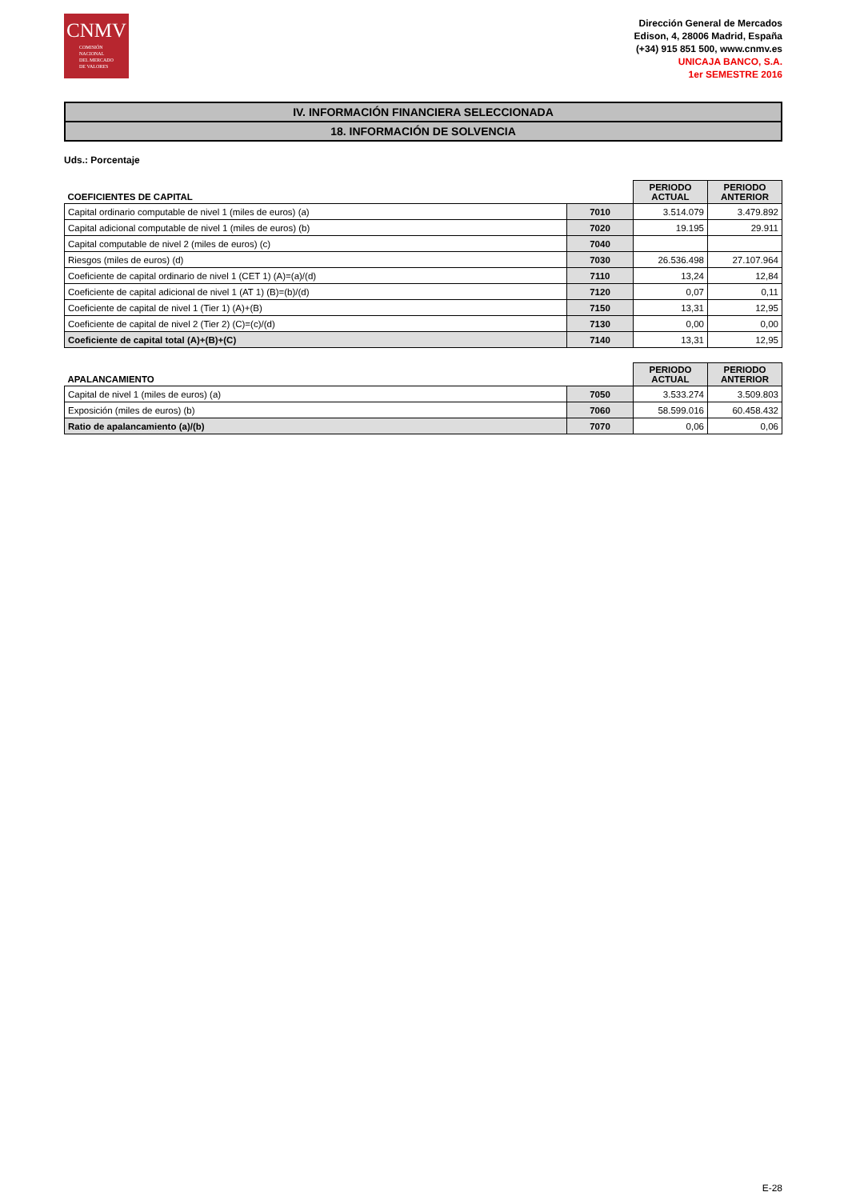CNMV
COMISIÓN
NACIONAL
DEL MERCADO
DE VALORES
Dirección General de Mercados
Edison, 4, 28006 Madrid, España
(+34) 915 851 500, www.cnmv.es
UNICAJA BANCO, S.A.
1er SEMESTRE 2016
IV. INFORMACIÓN FINANCIERA SELECCIONADA
18. INFORMACIÓN DE SOLVENCIA
Uds.: Porcentaje
| COEFICIENTES DE CAPITAL | | PERIODO ACTUAL | PERIODO ANTERIOR |
| --- | --- | --- | --- |
| Capital ordinario computable de nivel 1 (miles de euros) (a) | 7010 | 3.514.079 | 3.479.892 |
| Capital adicional computable de nivel 1 (miles de euros) (b) | 7020 | 19.195 | 29.911 |
| Capital computable de nivel 2 (miles de euros) (c) | 7040 | | |
| Riesgos (miles de euros) (d) | 7030 | 26.536.498 | 27.107.964 |
| Coeficiente de capital ordinario de nivel 1 (CET 1) (A)=(a)/(d) | 7110 | 13,24 | 12,84 |
| Coeficiente de capital adicional de nivel 1 (AT 1) (B)=(b)/(d) | 7120 | 0,07 | 0,11 |
| Coeficiente de capital de nivel 1 (Tier 1) (A)+(B) | 7150 | 13,31 | 12,95 |
| Coeficiente de capital de nivel 2 (Tier 2) (C)=(c)/(d) | 7130 | 0,00 | 0,00 |
| Coeficiente de capital total (A)+(B)+(C) | 7140 | 13,31 | 12,95 |
| APALANCAMIENTO | | PERIODO ACTUAL | PERIODO ANTERIOR |
| --- | --- | --- | --- |
| Capital de nivel 1 (miles de euros) (a) | 7050 | 3.533.274 | 3.509.803 |
| Exposición (miles de euros) (b) | 7060 | 58.599.016 | 60.458.432 |
| Ratio de apalancamiento (a)/(b) | 7070 | 0,06 | 0,06 |
E-28